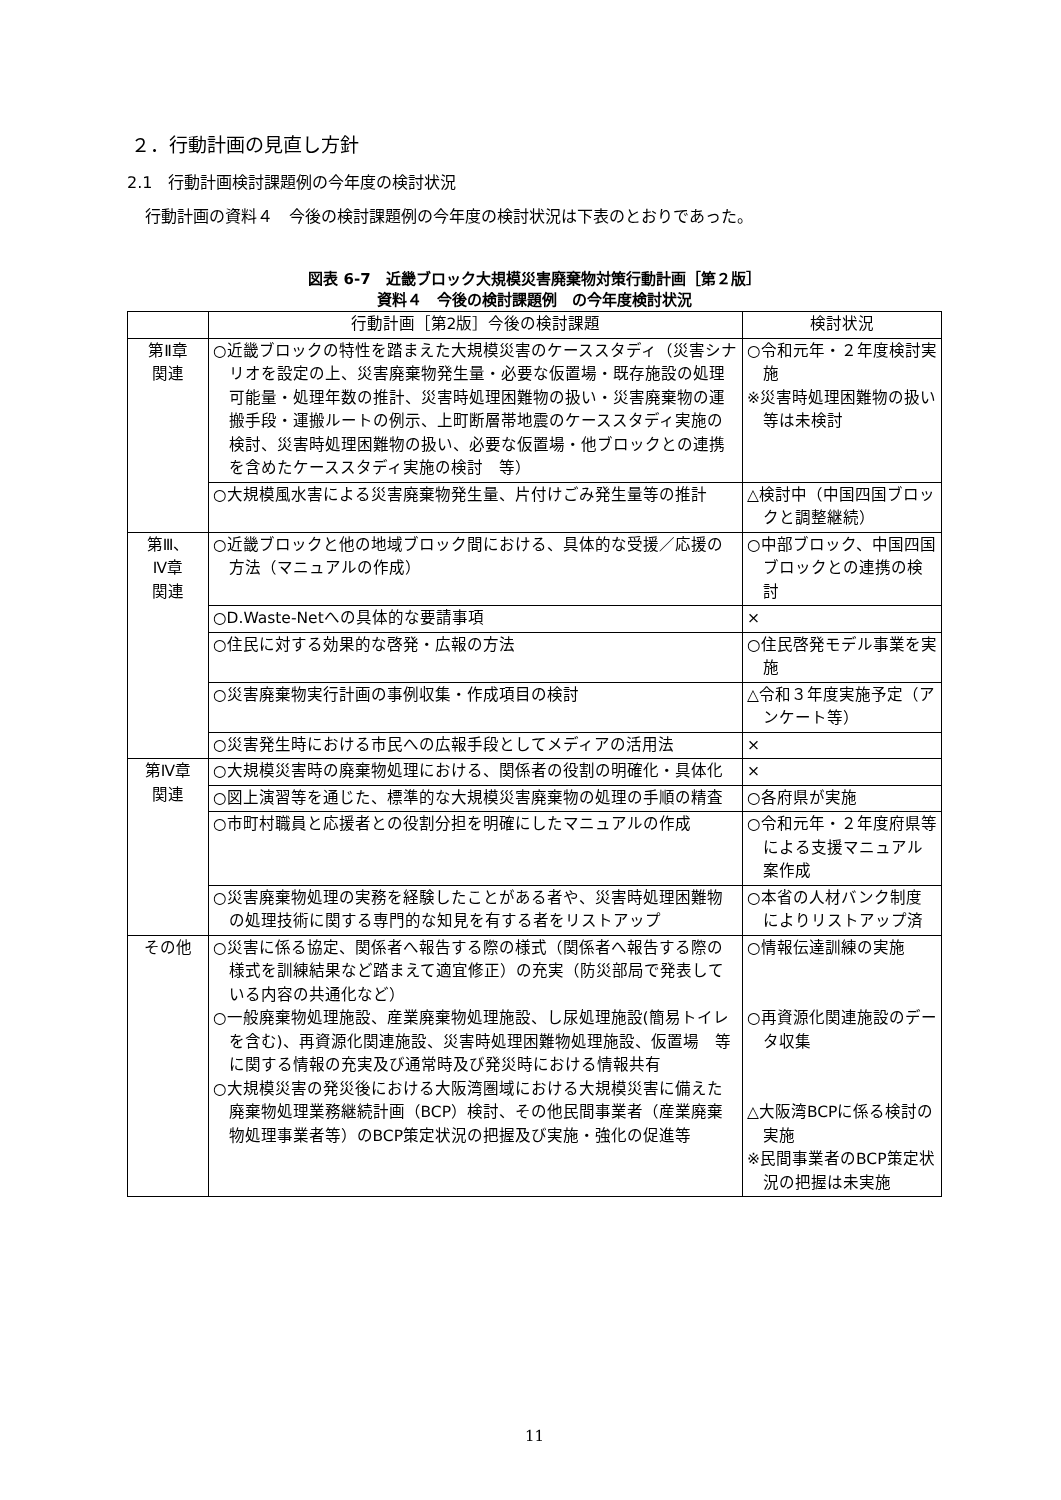２．行動計画の見直し方針
2.1　行動計画検討課題例の今年度の検討状況
行動計画の資料４　今後の検討課題例の今年度の検討状況は下表のとおりであった。
図表 6-7　近畿ブロック大規模災害廃棄物対策行動計画［第２版］
資料４　今後の検討課題例　の今年度検討状況
| | 行動計画［第2版］今後の検討課題 | 検討状況 |
| --- | --- | --- |
| 第Ⅱ章 関連 | ○近畿ブロックの特性を踏まえた大規模災害のケーススタディ（災害シナリオを設定の上、災害廃棄物発生量・必要な仮置場・既存施設の処理可能量・処理年数の推計、災害時処理困難物の扱い・災害廃棄物の運搬手段・運搬ルートの例示、上町断層帯地震のケーススタディ実施の検討、災害時処理困難物の扱い、必要な仮置場・他ブロックとの連携を含めたケーススタディ実施の検討 等） | ○令和元年・２年度検討実施 ※災害時処理困難物の扱い等は未検討 |
| | ○大規模風水害による災害廃棄物発生量、片付けごみ発生量等の推計 | △検討中（中国四国ブロックと調整継続） |
| 第Ⅲ、 Ⅳ章 関連 | ○近畿ブロックと他の地域ブロック間における、具体的な受援／応援の方法（マニュアルの作成） | ○中部ブロック、中国四国ブロックとの連携の検討 |
| | ○D.Waste-Netへの具体的な要請事項 | × |
| | ○住民に対する効果的な啓発・広報の方法 | ○住民啓発モデル事業を実施 |
| | ○災害廃棄物実行計画の事例収集・作成項目の検討 | △令和３年度実施予定（アンケート等） |
| | ○災害発生時における市民への広報手段としてメディアの活用法 | × |
| 第Ⅳ章 関連 | ○大規模災害時の廃棄物処理における、関係者の役割の明確化・具体化 | × |
| | ○図上演習等を通じた、標準的な大規模災害廃棄物の処理の手順の精査 | ○各府県が実施 |
| | ○市町村職員と応援者との役割分担を明確にしたマニュアルの作成 | ○令和元年・２年度府県等による支援マニュアル案作成 |
| | ○災害廃棄物処理の実務を経験したことがある者や、災害時処理困難物の処理技術に関する専門的な知見を有する者をリストアップ | ○本省の人材バンク制度によりリストアップ済 |
| その他 | ○災害に係る協定、関係者へ報告する際の様式（関係者へ報告する際の 様式を訓練結果など踏まえて適宜修正）の充実（防災部局で発表している内容の共通化など） ○一般廃棄物処理施設、産業廃棄物処理施設、し尿処理施設(簡易トイレを含む)、再資源化関連施設、災害時処理困難物処理施設、仮置場 等に関する情報の充実及び通常時及び発災時における情報共有 ○大規模災害の発災後における大阪湾圏域における大規模災害に備えた廃棄物処理業務継続計画（BCP）検討、その他民間事業者（産業廃棄物処理事業者等）のBCP策定状況の把握及び実施・強化の促進等 | ○情報伝達訓練の実施 ○再資源化関連施設のデータ収集 △大阪湾BCPに係る検討の実施 ※民間事業者のBCP策定状況の把握は未実施 |
11